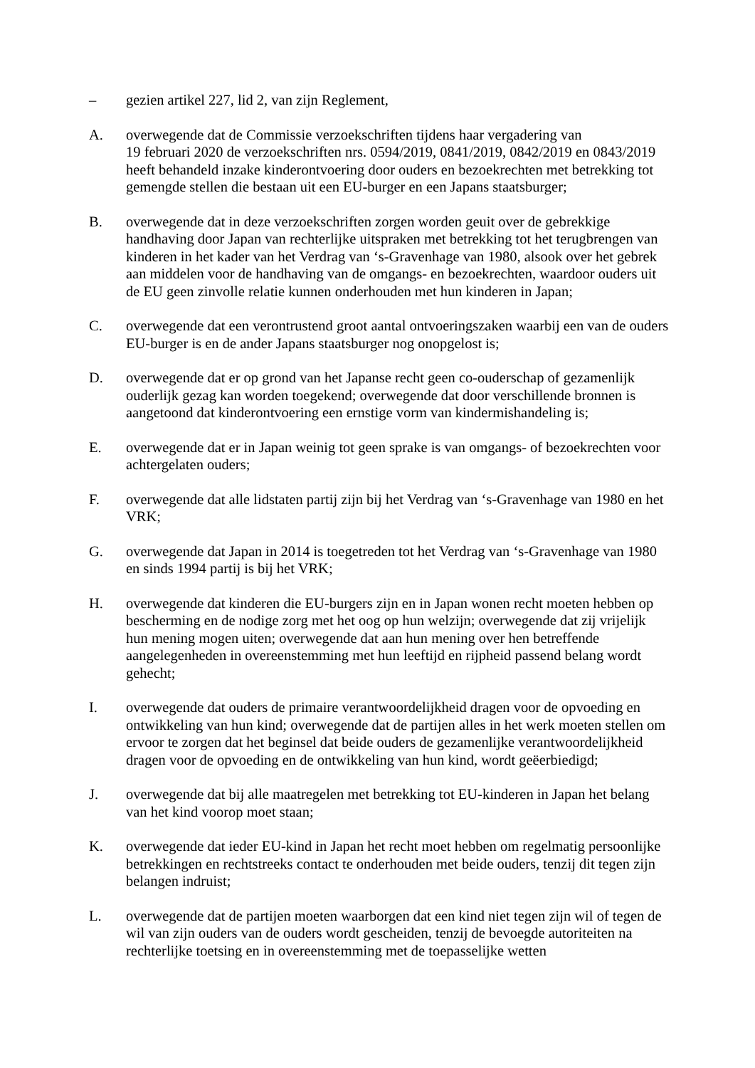– gezien artikel 227, lid 2, van zijn Reglement,
A. overwegende dat de Commissie verzoekschriften tijdens haar vergadering van
19 februari 2020 de verzoekschriften nrs. 0594/2019, 0841/2019, 0842/2019 en 0843/2019 heeft behandeld inzake kinderontvoering door ouders en bezoekrechten met betrekking tot gemengde stellen die bestaan uit een EU-burger en een Japans staatsburger;
B. overwegende dat in deze verzoekschriften zorgen worden geuit over de gebrekkige handhaving door Japan van rechterlijke uitspraken met betrekking tot het terugbrengen van kinderen in het kader van het Verdrag van ‘s-Gravenhage van 1980, alsook over het gebrek aan middelen voor de handhaving van de omgangs- en bezoekrechten, waardoor ouders uit de EU geen zinvolle relatie kunnen onderhouden met hun kinderen in Japan;
C. overwegende dat een verontrustend groot aantal ontvoeringszaken waarbij een van de ouders EU-burger is en de ander Japans staatsburger nog onopgelost is;
D. overwegende dat er op grond van het Japanse recht geen co-ouderschap of gezamenlijk ouderlijk gezag kan worden toegekend; overwegende dat door verschillende bronnen is aangetoond dat kinderontvoering een ernstige vorm van kindermishandeling is;
E. overwegende dat er in Japan weinig tot geen sprake is van omgangs- of bezoekrechten voor achtergelaten ouders;
F. overwegende dat alle lidstaten partij zijn bij het Verdrag van ‘s-Gravenhage van 1980 en het VRK;
G. overwegende dat Japan in 2014 is toegetreden tot het Verdrag van ‘s-Gravenhage van 1980 en sinds 1994 partij is bij het VRK;
H. overwegende dat kinderen die EU-burgers zijn en in Japan wonen recht moeten hebben op bescherming en de nodige zorg met het oog op hun welzijn; overwegende dat zij vrijelijk hun mening mogen uiten; overwegende dat aan hun mening over hen betreffende aangelegenheden in overeenstemming met hun leeftijd en rijpheid passend belang wordt gehecht;
I. overwegende dat ouders de primaire verantwoordelijkheid dragen voor de opvoeding en ontwikkeling van hun kind; overwegende dat de partijen alles in het werk moeten stellen om ervoor te zorgen dat het beginsel dat beide ouders de gezamenlijke verantwoordelijkheid dragen voor de opvoeding en de ontwikkeling van hun kind, wordt geëerbiedigd;
J. overwegende dat bij alle maatregelen met betrekking tot EU-kinderen in Japan het belang van het kind voorop moet staan;
K. overwegende dat ieder EU-kind in Japan het recht moet hebben om regelmatig persoonlijke betrekkingen en rechtstreeks contact te onderhouden met beide ouders, tenzij dit tegen zijn belangen indruist;
L. overwegende dat de partijen moeten waarborgen dat een kind niet tegen zijn wil of tegen de wil van zijn ouders van de ouders wordt gescheiden, tenzij de bevoegde autoriteiten na rechterlijke toetsing en in overeenstemming met de toepasselijke wetten